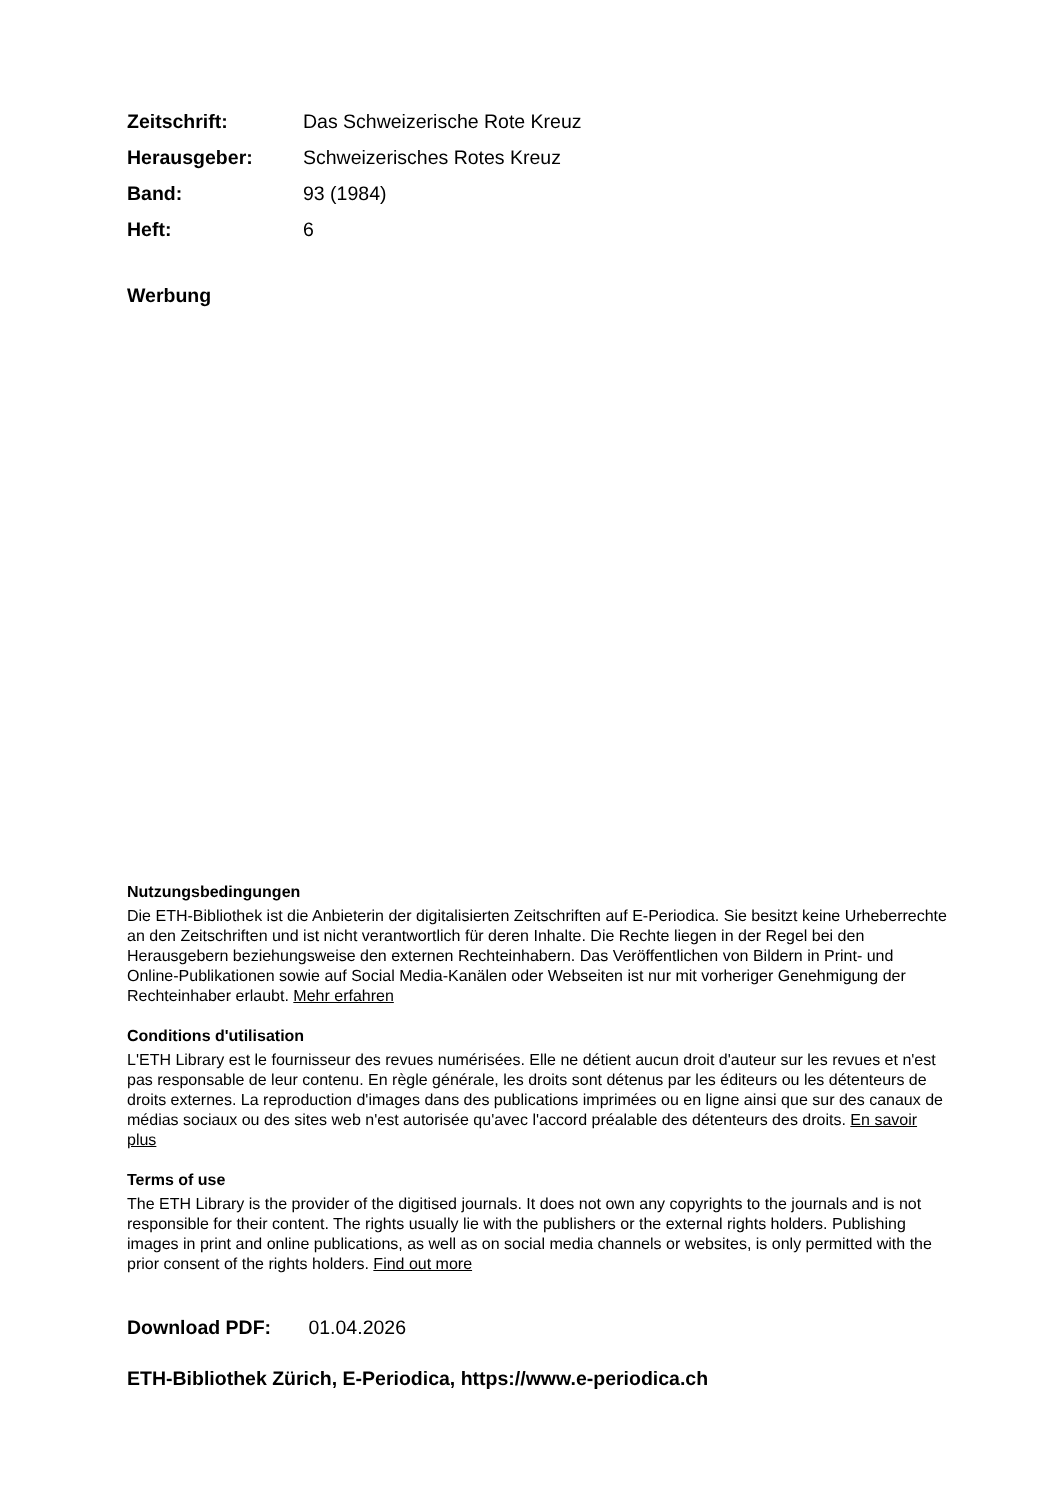| Zeitschrift: | Das Schweizerische Rote Kreuz |
| Herausgeber: | Schweizerisches Rotes Kreuz |
| Band: | 93 (1984) |
| Heft: | 6 |
Werbung
Nutzungsbedingungen
Die ETH-Bibliothek ist die Anbieterin der digitalisierten Zeitschriften auf E-Periodica. Sie besitzt keine Urheberrechte an den Zeitschriften und ist nicht verantwortlich für deren Inhalte. Die Rechte liegen in der Regel bei den Herausgebern beziehungsweise den externen Rechteinhabern. Das Veröffentlichen von Bildern in Print- und Online-Publikationen sowie auf Social Media-Kanälen oder Webseiten ist nur mit vorheriger Genehmigung der Rechteinhaber erlaubt. Mehr erfahren
Conditions d'utilisation
L'ETH Library est le fournisseur des revues numérisées. Elle ne détient aucun droit d'auteur sur les revues et n'est pas responsable de leur contenu. En règle générale, les droits sont détenus par les éditeurs ou les détenteurs de droits externes. La reproduction d'images dans des publications imprimées ou en ligne ainsi que sur des canaux de médias sociaux ou des sites web n'est autorisée qu'avec l'accord préalable des détenteurs des droits. En savoir plus
Terms of use
The ETH Library is the provider of the digitised journals. It does not own any copyrights to the journals and is not responsible for their content. The rights usually lie with the publishers or the external rights holders. Publishing images in print and online publications, as well as on social media channels or websites, is only permitted with the prior consent of the rights holders. Find out more
Download PDF: 01.04.2026
ETH-Bibliothek Zürich, E-Periodica, https://www.e-periodica.ch